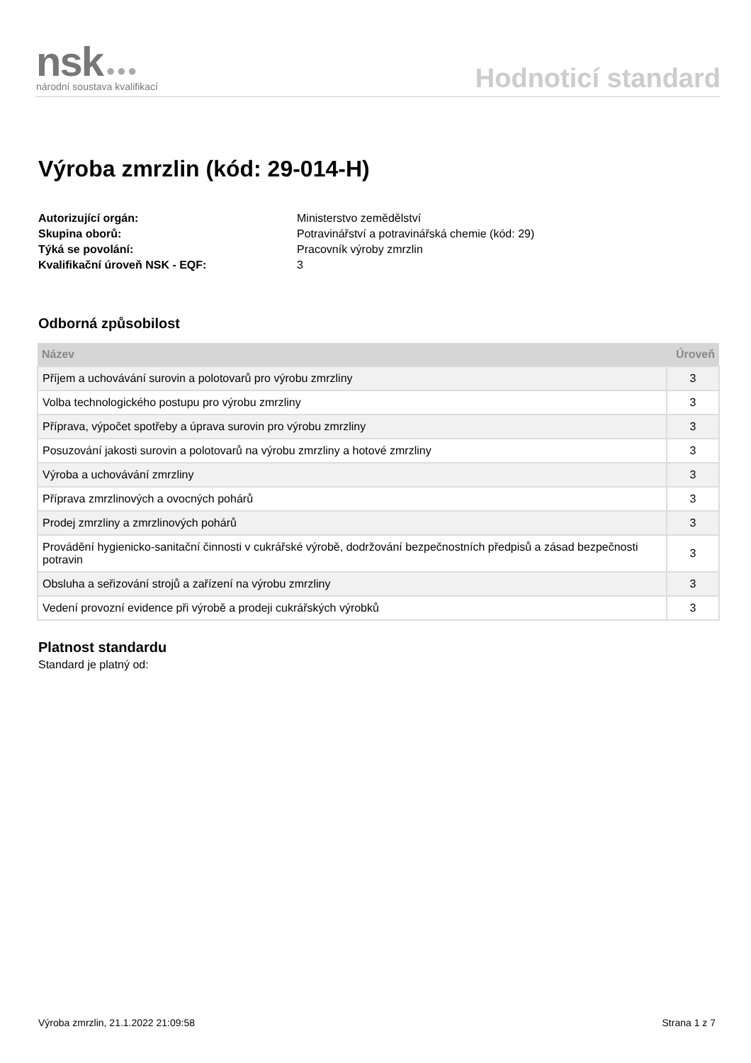nsk ●●●
národní soustava kvalifikací
Hodnoticí standard
Výroba zmrzlin (kód: 29-014-H)
Autorizující orgán: Ministerstvo zemědělství Skupina oborů: Potravinářství a potravinářská chemie (kód: 29) Týká se povolání: Pracovník výroby zmrzlin Kvalifikační úroveň NSK - EQF: 3
Odborná způsobilost
| Název | Úroveň |
| --- | --- |
| Příjem a uchovávání surovin a polotovarů pro výrobu zmrzliny | 3 |
| Volba technologického postupu pro výrobu zmrzliny | 3 |
| Příprava, výpočet spotřeby a úprava surovin pro výrobu zmrzliny | 3 |
| Posuzování jakosti surovin a polotovarů na výrobu zmrzliny a hotové zmrzliny | 3 |
| Výroba a uchovávání zmrzliny | 3 |
| Příprava zmrzlinových a ovocných pohárů | 3 |
| Prodej zmrzliny a zmrzlinových pohárů | 3 |
| Provádění hygienicko-sanitační činnosti v cukrářské výrobě, dodržování bezpečnostních předpisů a zásad bezpečnosti potravin | 3 |
| Obsluha a seřizování strojů a zařízení na výrobu zmrzliny | 3 |
| Vedení provozní evidence při výrobě a prodeji cukrářských výrobků | 3 |
Platnost standardu
Standard je platný od:
Výroba zmrzlin, 21.1.2022 21:09:58 Strana 1 z 7